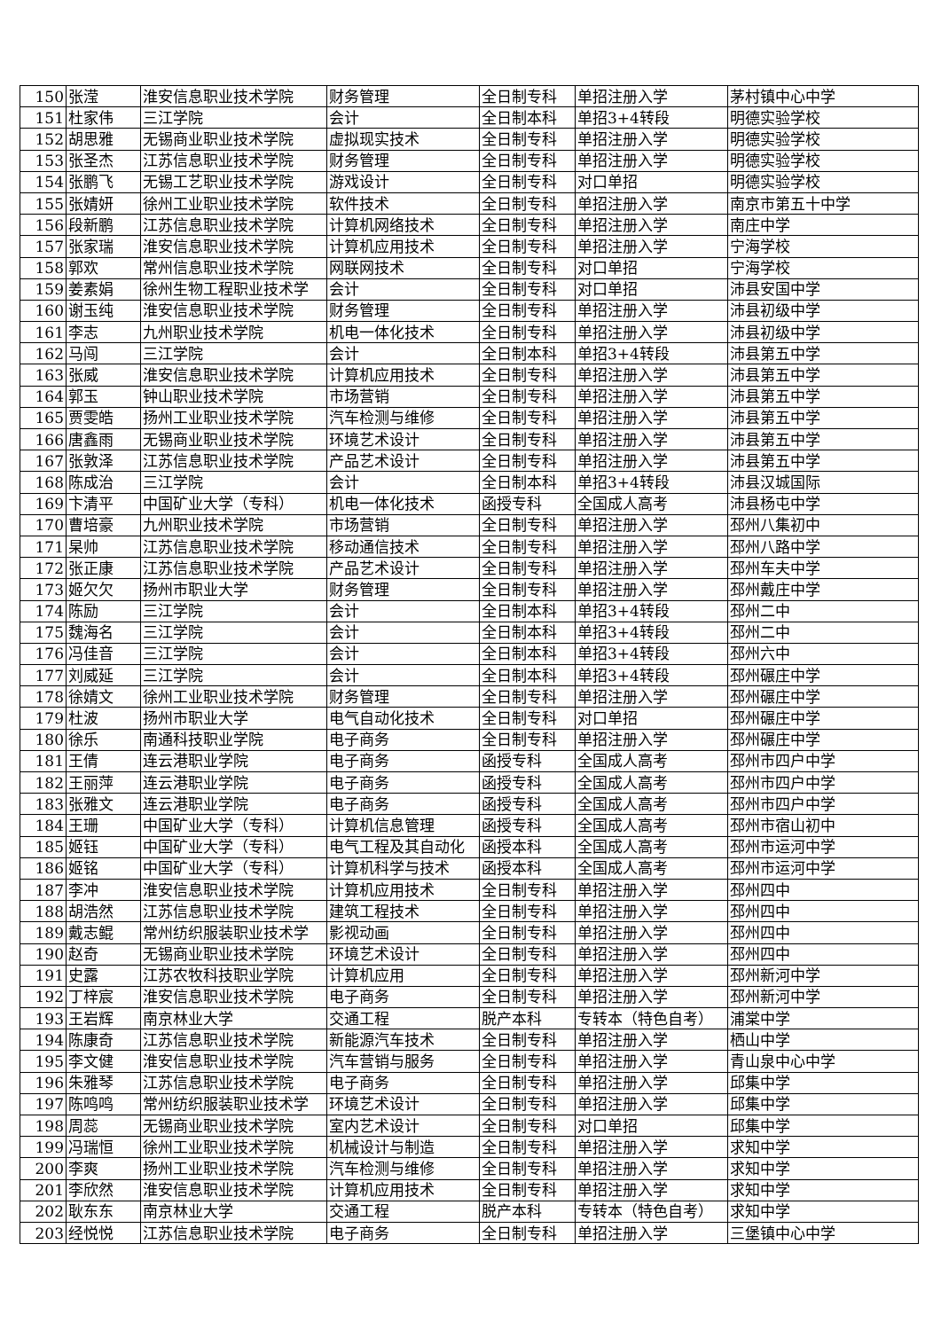| 150 | 张滢 | 淮安信息职业技术学院 | 财务管理 | 全日制专科 | 单招注册入学 | 茅村镇中心中学 |
| 151 | 杜家伟 | 三江学院 | 会计 | 全日制本科 | 单招3+4转段 | 明德实验学校 |
| 152 | 胡思雅 | 无锡商业职业技术学院 | 虚拟现实技术 | 全日制专科 | 单招注册入学 | 明德实验学校 |
| 153 | 张圣杰 | 江苏信息职业技术学院 | 财务管理 | 全日制专科 | 单招注册入学 | 明德实验学校 |
| 154 | 张鹏飞 | 无锡工艺职业技术学院 | 游戏设计 | 全日制专科 | 对口单招 | 明德实验学校 |
| 155 | 张婧妍 | 徐州工业职业技术学院 | 软件技术 | 全日制专科 | 单招注册入学 | 南京市第五十中学 |
| 156 | 段新鹏 | 江苏信息职业技术学院 | 计算机网络技术 | 全日制专科 | 单招注册入学 | 南庄中学 |
| 157 | 张家瑞 | 淮安信息职业技术学院 | 计算机应用技术 | 全日制专科 | 单招注册入学 | 宁海学校 |
| 158 | 郭欢 | 常州信息职业技术学院 | 网联网技术 | 全日制专科 | 对口单招 | 宁海学校 |
| 159 | 姜素娟 | 徐州生物工程职业技术学 | 会计 | 全日制专科 | 对口单招 | 沛县安国中学 |
| 160 | 谢玉纯 | 淮安信息职业技术学院 | 财务管理 | 全日制专科 | 单招注册入学 | 沛县初级中学 |
| 161 | 李志 | 九州职业技术学院 | 机电一体化技术 | 全日制专科 | 单招注册入学 | 沛县初级中学 |
| 162 | 马闯 | 三江学院 | 会计 | 全日制本科 | 单招3+4转段 | 沛县第五中学 |
| 163 | 张威 | 淮安信息职业技术学院 | 计算机应用技术 | 全日制专科 | 单招注册入学 | 沛县第五中学 |
| 164 | 郭玉 | 钟山职业技术学院 | 市场营销 | 全日制专科 | 单招注册入学 | 沛县第五中学 |
| 165 | 贾雯皓 | 扬州工业职业技术学院 | 汽车检测与维修 | 全日制专科 | 单招注册入学 | 沛县第五中学 |
| 166 | 唐鑫雨 | 无锡商业职业技术学院 | 环境艺术设计 | 全日制专科 | 单招注册入学 | 沛县第五中学 |
| 167 | 张敦泽 | 江苏信息职业技术学院 | 产品艺术设计 | 全日制专科 | 单招注册入学 | 沛县第五中学 |
| 168 | 陈成治 | 三江学院 | 会计 | 全日制本科 | 单招3+4转段 | 沛县汉城国际 |
| 169 | 卞清平 | 中国矿业大学（专科） | 机电一体化技术 | 函授专科 | 全国成人高考 | 沛县杨屯中学 |
| 170 | 曹培豪 | 九州职业技术学院 | 市场营销 | 全日制专科 | 单招注册入学 | 邳州八集初中 |
| 171 | 杲帅 | 江苏信息职业技术学院 | 移动通信技术 | 全日制专科 | 单招注册入学 | 邳州八路中学 |
| 172 | 张正康 | 江苏信息职业技术学院 | 产品艺术设计 | 全日制专科 | 单招注册入学 | 邳州车夫中学 |
| 173 | 姬欠欠 | 扬州市职业大学 | 财务管理 | 全日制专科 | 单招注册入学 | 邳州戴庄中学 |
| 174 | 陈励 | 三江学院 | 会计 | 全日制本科 | 单招3+4转段 | 邳州二中 |
| 175 | 魏海名 | 三江学院 | 会计 | 全日制本科 | 单招3+4转段 | 邳州二中 |
| 176 | 冯佳音 | 三江学院 | 会计 | 全日制本科 | 单招3+4转段 | 邳州六中 |
| 177 | 刘威延 | 三江学院 | 会计 | 全日制本科 | 单招3+4转段 | 邳州碾庄中学 |
| 178 | 徐婧文 | 徐州工业职业技术学院 | 财务管理 | 全日制专科 | 单招注册入学 | 邳州碾庄中学 |
| 179 | 杜波 | 扬州市职业大学 | 电气自动化技术 | 全日制专科 | 对口单招 | 邳州碾庄中学 |
| 180 | 徐乐 | 南通科技职业学院 | 电子商务 | 全日制专科 | 单招注册入学 | 邳州碾庄中学 |
| 181 | 王倩 | 连云港职业学院 | 电子商务 | 函授专科 | 全国成人高考 | 邳州市四户中学 |
| 182 | 王丽萍 | 连云港职业学院 | 电子商务 | 函授专科 | 全国成人高考 | 邳州市四户中学 |
| 183 | 张雅文 | 连云港职业学院 | 电子商务 | 函授专科 | 全国成人高考 | 邳州市四户中学 |
| 184 | 王珊 | 中国矿业大学（专科） | 计算机信息管理 | 函授专科 | 全国成人高考 | 邳州市宿山初中 |
| 185 | 姬钰 | 中国矿业大学（专科） | 电气工程及其自动化 | 函授本科 | 全国成人高考 | 邳州市运河中学 |
| 186 | 姬铭 | 中国矿业大学（专科） | 计算机科学与技术 | 函授本科 | 全国成人高考 | 邳州市运河中学 |
| 187 | 李冲 | 淮安信息职业技术学院 | 计算机应用技术 | 全日制专科 | 单招注册入学 | 邳州四中 |
| 188 | 胡浩然 | 江苏信息职业技术学院 | 建筑工程技术 | 全日制专科 | 单招注册入学 | 邳州四中 |
| 189 | 戴志鲲 | 常州纺织服装职业技术学 | 影视动画 | 全日制专科 | 单招注册入学 | 邳州四中 |
| 190 | 赵奇 | 无锡商业职业技术学院 | 环境艺术设计 | 全日制专科 | 单招注册入学 | 邳州四中 |
| 191 | 史露 | 江苏农牧科技职业学院 | 计算机应用 | 全日制专科 | 单招注册入学 | 邳州新河中学 |
| 192 | 丁梓宸 | 淮安信息职业技术学院 | 电子商务 | 全日制专科 | 单招注册入学 | 邳州新河中学 |
| 193 | 王岩辉 | 南京林业大学 | 交通工程 | 脱产本科 | 专转本（特色自考） | 浦棠中学 |
| 194 | 陈康奇 | 江苏信息职业技术学院 | 新能源汽车技术 | 全日制专科 | 单招注册入学 | 栖山中学 |
| 195 | 李文健 | 淮安信息职业技术学院 | 汽车营销与服务 | 全日制专科 | 单招注册入学 | 青山泉中心中学 |
| 196 | 朱雅琴 | 江苏信息职业技术学院 | 电子商务 | 全日制专科 | 单招注册入学 | 邱集中学 |
| 197 | 陈鸣鸣 | 常州纺织服装职业技术学 | 环境艺术设计 | 全日制专科 | 单招注册入学 | 邱集中学 |
| 198 | 周蕊 | 无锡商业职业技术学院 | 室内艺术设计 | 全日制专科 | 对口单招 | 邱集中学 |
| 199 | 冯瑞恒 | 徐州工业职业技术学院 | 机械设计与制造 | 全日制专科 | 单招注册入学 | 求知中学 |
| 200 | 李爽 | 扬州工业职业技术学院 | 汽车检测与维修 | 全日制专科 | 单招注册入学 | 求知中学 |
| 201 | 李欣然 | 淮安信息职业技术学院 | 计算机应用技术 | 全日制专科 | 单招注册入学 | 求知中学 |
| 202 | 耿东东 | 南京林业大学 | 交通工程 | 脱产本科 | 专转本（特色自考） | 求知中学 |
| 203 | 经悦悦 | 江苏信息职业技术学院 | 电子商务 | 全日制专科 | 单招注册入学 | 三堡镇中心中学 |